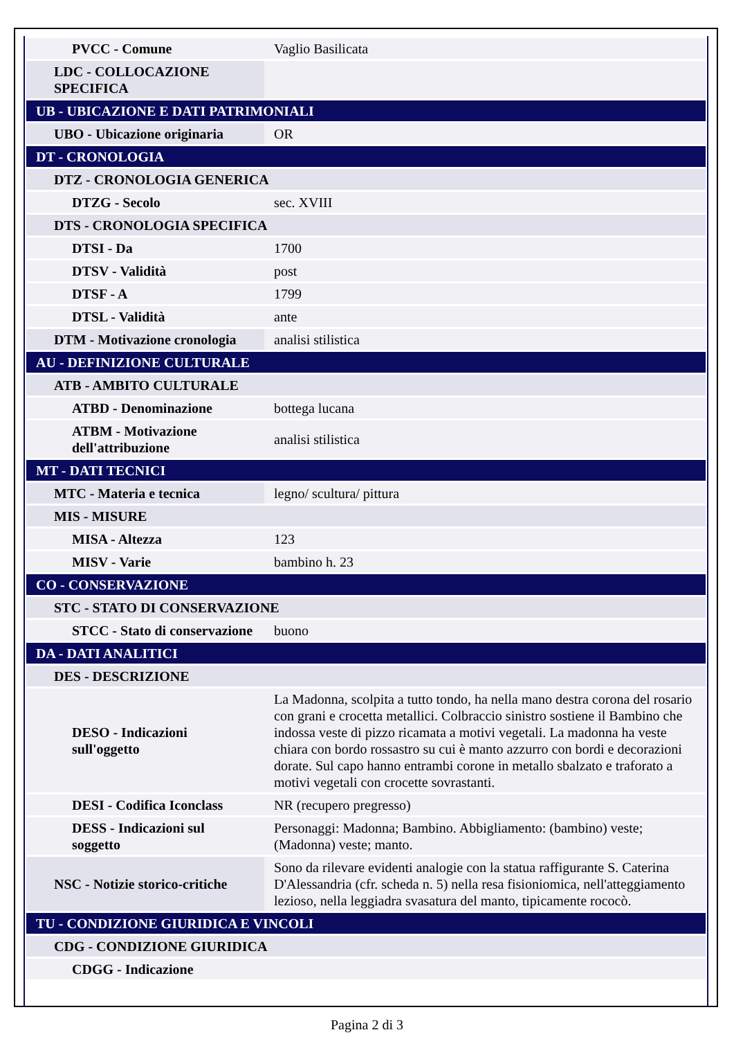| PVCC - Comune | Vaglio Basilicata |
| LDC - COLLOCAZIONE SPECIFICA | |
| UB - UBICAZIONE E DATI PATRIMONIALI | |
| UBO - Ubicazione originaria | OR |
| DT - CRONOLOGIA | |
| DTZ - CRONOLOGIA GENERICA | |
| DTZG - Secolo | sec. XVIII |
| DTS - CRONOLOGIA SPECIFICA | |
| DTSI - Da | 1700 |
| DTSV - Validità | post |
| DTSF - A | 1799 |
| DTSL - Validità | ante |
| DTM - Motivazione cronologia | analisi stilistica |
| AU - DEFINIZIONE CULTURALE | |
| ATB - AMBITO CULTURALE | |
| ATBD - Denominazione | bottega lucana |
| ATBM - Motivazione dell'attribuzione | analisi stilistica |
| MT - DATI TECNICI | |
| MTC - Materia e tecnica | legno/ scultura/ pittura |
| MIS - MISURE | |
| MISA - Altezza | 123 |
| MISV - Varie | bambino h. 23 |
| CO - CONSERVAZIONE | |
| STC - STATO DI CONSERVAZIONE | |
| STCC - Stato di conservazione | buono |
| DA - DATI ANALITICI | |
| DES - DESCRIZIONE | |
| DESO - Indicazioni sull'oggetto | La Madonna, scolpita a tutto tondo, ha nella mano destra corona del rosario con grani e crocetta metallici. Colbraccio sinistro sostiene il Bambino che indossa veste di pizzo ricamata a motivi vegetali. La madonna ha veste chiara con bordo rossastro su cui è manto azzurro con bordi e decorazioni dorate. Sul capo hanno entrambi corone in metallo sbalzato e traforato a motivi vegetali con crocette sovrastanti. |
| DESI - Codifica Iconclass | NR (recupero pregresso) |
| DESS - Indicazioni sul soggetto | Personaggi: Madonna; Bambino. Abbigliamento: (bambino) veste; (Madonna) veste; manto. |
| NSC - Notizie storico-critiche | Sono da rilevare evidenti analogie con la statua raffigurante S. Caterina D'Alessandria (cfr. scheda n. 5) nella resa fisioniomica, nell'atteggiamento lezioso, nella leggiadra svasatura del manto, tipicamente rococò. |
| TU - CONDIZIONE GIURIDICA E VINCOLI | |
| CDG - CONDIZIONE GIURIDICA | |
| CDGG - Indicazione | |
Pagina 2 di 3